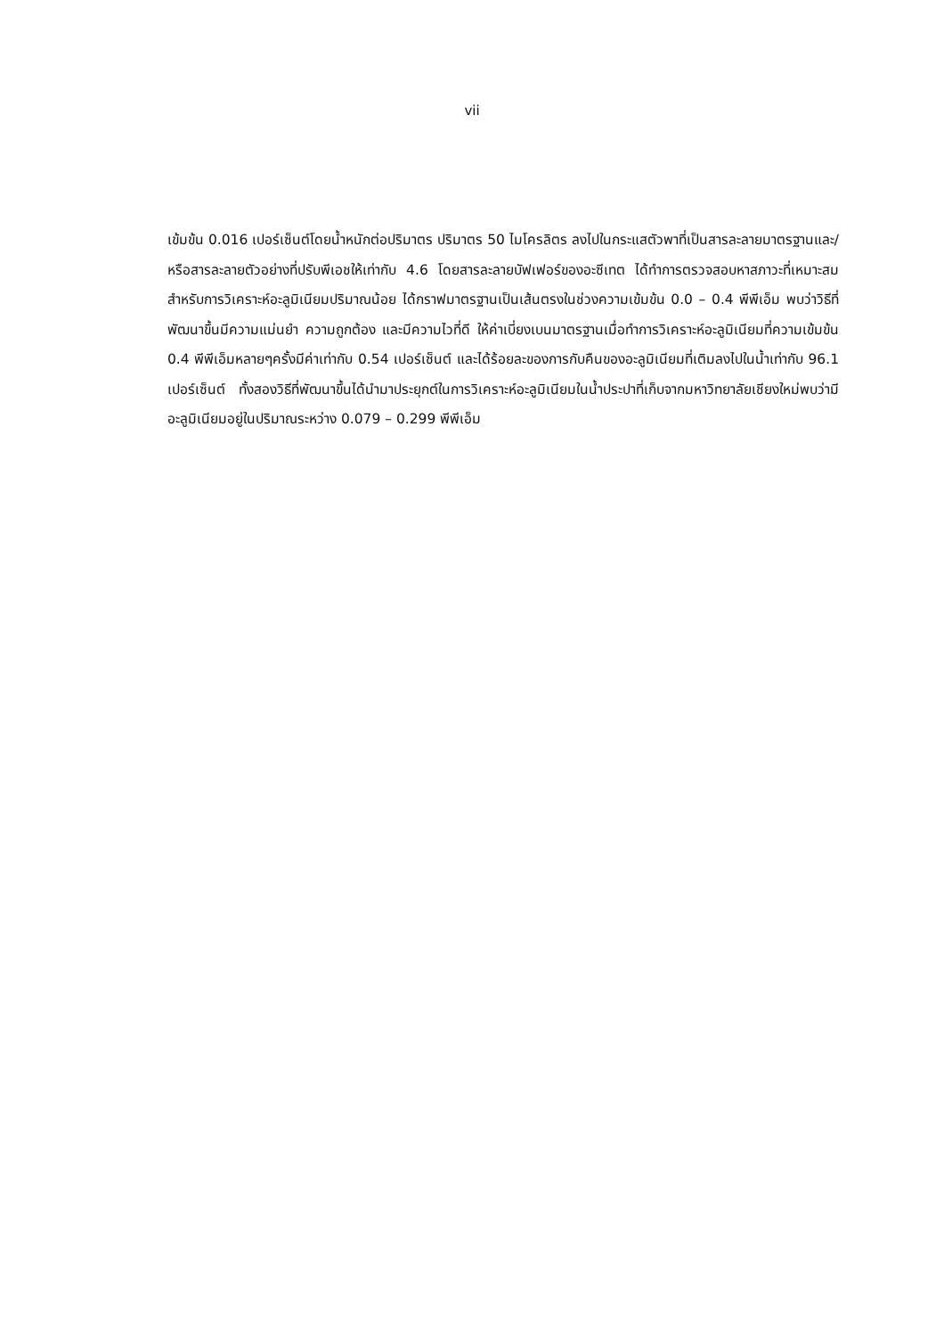vii
เข้มข้น 0.016 เปอร์เซ็นต์โดยน้ำหนักต่อปริมาตร ปริมาตร 50 ไมโครลิตร ลงไปในกระแสตัวพาที่เป็นสารละลายมาตรฐานและ/หรือสารละลายตัวอย่างที่ปรับพีเอชให้เท่ากับ 4.6 โดยสารละลายบัฟเฟอร์ของอะซีเทต ได้ทำการตรวจสอบหาสภาวะที่เหมาะสมสำหรับการวิเคราะห์อะลูมิเนียมปริมาณน้อย ได้กราฟมาตรฐานเป็นเส้นตรงในช่วงความเข้มข้น 0.0 – 0.4 พีพีเอ็ม พบว่าวิธีที่พัฒนาขึ้นมีความแม่นยำ ความถูกต้อง และมีความไวที่ดี ให้ค่าเบี่ยงเบนมาตรฐานเมื่อทำการวิเคราะห์อะลูมิเนียมที่ความเข้มข้น 0.4 พีพีเอ็มหลายๆครั้งมีค่าเท่ากับ 0.54 เปอร์เซ็นต์ และได้ร้อยละของการกับคืนของอะลูมิเนียมที่เติมลงไปในน้ำเท่ากับ 96.1 เปอร์เซ็นต์ ทั้งสองวิธีที่พัฒนาขึ้นได้นำมาประยุกต์ในการวิเคราะห์อะลูมิเนียมในน้ำประปาที่เก็บจากมหาวิทยาลัยเชียงใหม่พบว่ามีอะลูมิเนียมอยู่ในปริมาณระหว่าง 0.079 – 0.299 พีพีเอ็ม